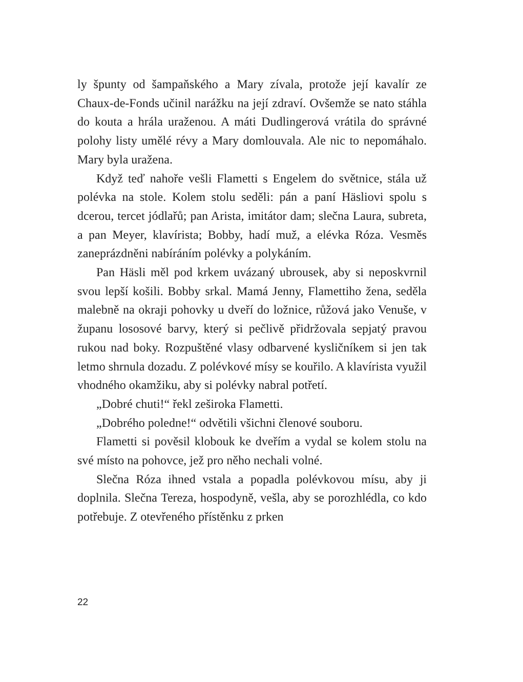ly špunty od šampaňského a Mary zívala, protože její kavalír ze Chaux-de-Fonds učinil narážku na její zdraví. Ovšemže se nato stáhla do kouta a hrála uraženou. A máti Dudlingerová vrátila do správné polohy listy umělé révy a Mary domlouvala. Ale nic to nepomáhalo. Mary byla uražena.
Když teď nahoře vešli Flametti s Engelem do světnice, stála už polévka na stole. Kolem stolu seděli: pán a paní Häsliovi spolu s dcerou, tercet jódlařů; pan Arista, imitátor dam; slečna Laura, subreta, a pan Meyer, klavírista; Bobby, hadí muž, a elévka Róza. Vesměs zaneprázdněni nabíráním polévky a polykáním.
Pan Häsli měl pod krkem uvázaný ubrousek, aby si neposkvrnil svou lepší košili. Bobby srkal. Mamá Jenny, Flamettiho žena, seděla malebně na okraji pohovky u dveří do ložnice, růžová jako Venuše, v županu lososové barvy, který si pečlivě přidržovala sepjatý pravou rukou nad boky. Rozpuštěné vlasy odbarvené kysličníkem si jen tak letmo shrnula dozadu. Z polévkové mísy se kouřilo. A klavírista využil vhodného okamžiku, aby si polévky nabral potřetí.
„Dobré chuti!“ řekl zeširoka Flametti.
„Dobrého poledne!“ odvětili všichni členové souboru.
Flametti si pověsil klobouk ke dveřím a vydal se kolem stolu na své místo na pohovce, jež pro něho nechali volné.
Slečna Róza ihned vstala a popadla polévkovou mísu, aby ji doplnila. Slečna Tereza, hospodyně, vešla, aby se porozhlédla, co kdo potřebuje. Z otevřeného přístěnku z prken
22